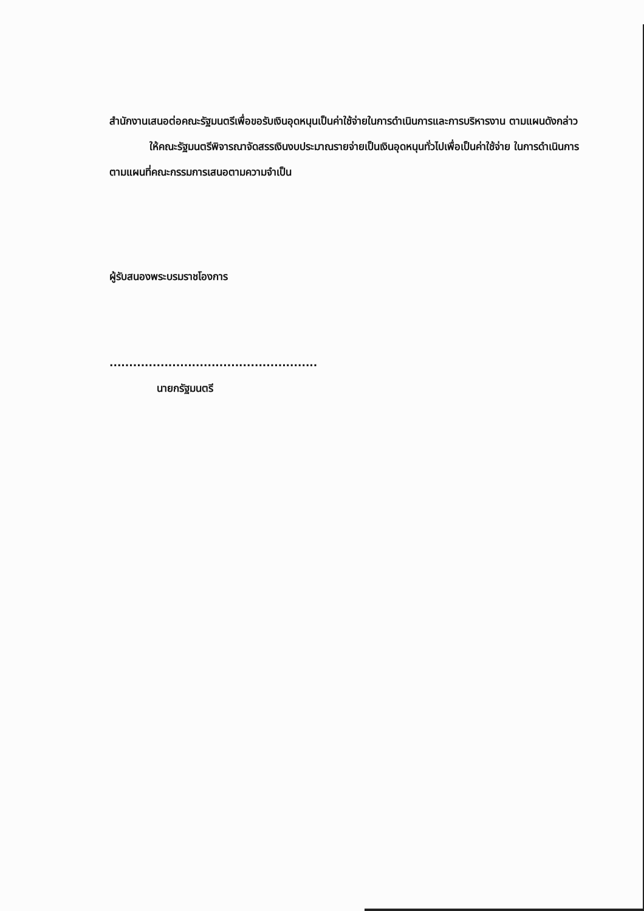สำนักงานเสนอต่อคณะรัฐมนตรีเพื่อขอรับเงินอุดหนุนเป็นค่าใช้จ่ายในการดำเนินการและการบริหารงาน ตามแผนดังกล่าว
ให้คณะรัฐมนตรีพิจารณาจัดสรรเงินงบประมาณรายจ่ายเป็นเงินอุดหนุนทั่วไปเพื่อเป็นค่าใช้จ่าย ในการดำเนินการตามแผนที่คณะกรรมการเสนอตามความจำเป็น
ผู้รับสนองพระบรมราชโองการ
.....................................................
นายกรัฐมนตรี